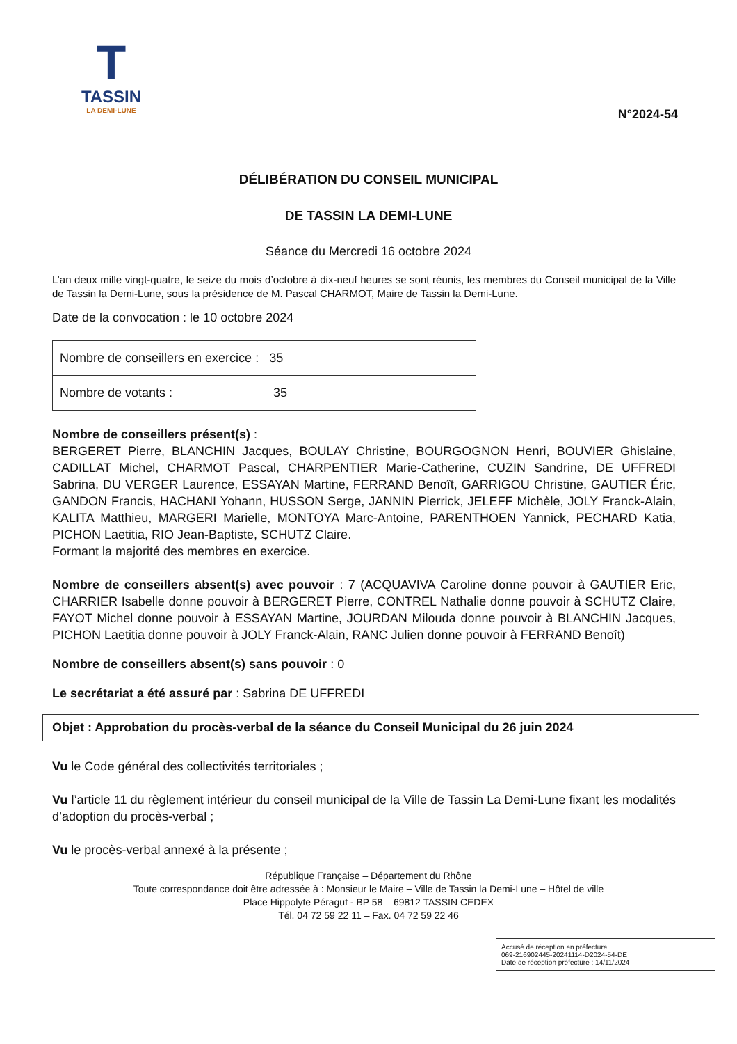T
TASSIN
LA DEMI-LUNE
N°2024-54
DÉLIBÉRATION DU CONSEIL MUNICIPAL
DE TASSIN LA DEMI-LUNE
Séance du Mercredi 16 octobre 2024
L’an deux mille vingt-quatre, le seize du mois d’octobre à dix-neuf heures se sont réunis, les membres du Conseil municipal de la Ville de Tassin la Demi-Lune, sous la présidence de M. Pascal CHARMOT, Maire de Tassin la Demi-Lune.
Date de la convocation : le 10 octobre 2024
| Nombre de conseillers en exercice : 35 |
| Nombre de votants : 35 |
Nombre de conseillers présent(s) :
BERGERET Pierre, BLANCHIN Jacques, BOULAY Christine, BOURGOGNON Henri, BOUVIER Ghislaine, CADILLAT Michel, CHARMOT Pascal, CHARPENTIER Marie-Catherine, CUZIN Sandrine, DE UFFREDI Sabrina, DU VERGER Laurence, ESSAYAN Martine, FERRAND Benoît, GARRIGOU Christine, GAUTIER Éric, GANDON Francis, HACHANI Yohann, HUSSON Serge, JANNIN Pierrick, JELEFF Michèle, JOLY Franck-Alain, KALITA Matthieu, MARGERI Marielle, MONTOYA Marc-Antoine, PARENTHOEN Yannick, PECHARD Katia, PICHON Laetitia, RIO Jean-Baptiste, SCHUTZ Claire.
Formant la majorité des membres en exercice.
Nombre de conseillers absent(s) avec pouvoir : 7 (ACQUAVIVA Caroline donne pouvoir à GAUTIER Eric, CHARRIER Isabelle donne pouvoir à BERGERET Pierre, CONTREL Nathalie donne pouvoir à SCHUTZ Claire, FAYOT Michel donne pouvoir à ESSAYAN Martine, JOURDAN Milouda donne pouvoir à BLANCHIN Jacques, PICHON Laetitia donne pouvoir à JOLY Franck-Alain, RANC Julien donne pouvoir à FERRAND Benoît)
Nombre de conseillers absent(s) sans pouvoir : 0
Le secrétariat a été assuré par : Sabrina DE UFFREDI
Objet : Approbation du procès-verbal de la séance du Conseil Municipal du 26 juin 2024
Vu le Code général des collectivités territoriales ;
Vu l’article 11 du règlement intérieur du conseil municipal de la Ville de Tassin La Demi-Lune fixant les modalités d’adoption du procès-verbal ;
Vu le procès-verbal annexé à la présente ;
République Française – Département du Rhône
Toute correspondance doit être adressée à : Monsieur le Maire – Ville de Tassin la Demi-Lune – Hôtel de ville
Place Hippolyte Péragut - BP 58 – 69812 TASSIN CEDEX
Tél. 04 72 59 22 11 – Fax. 04 72 59 22 46
Accusé de réception en préfecture
069-216902445-20241114-D2024-54-DE
Date de réception préfecture : 14/11/2024